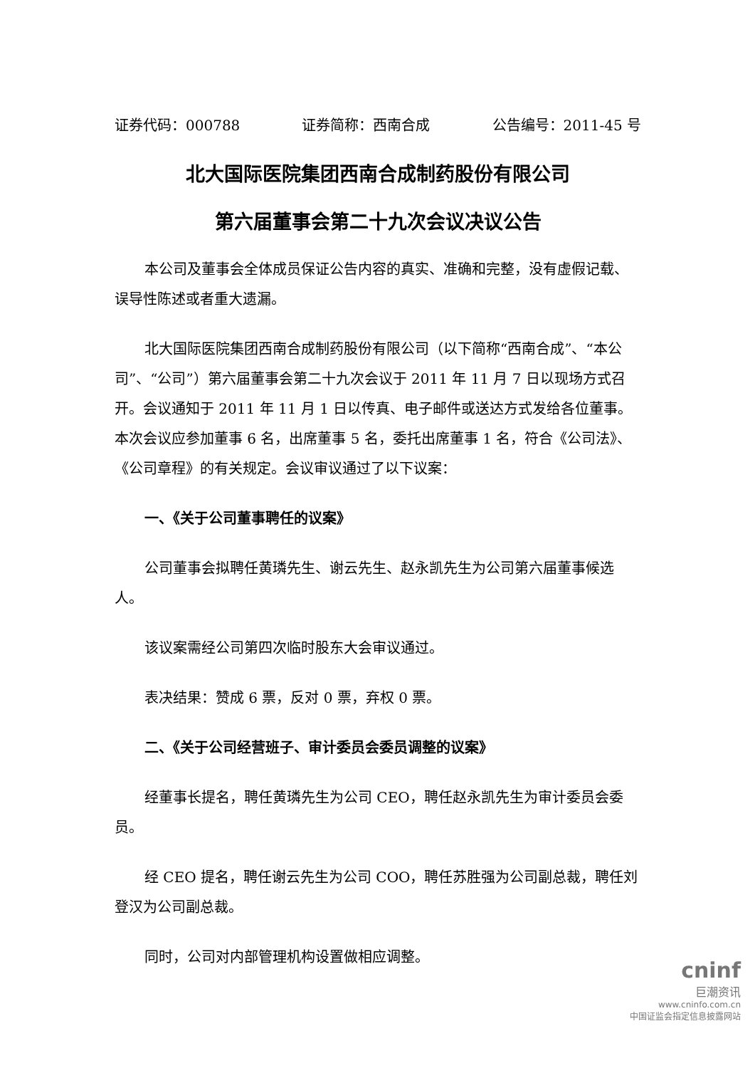证券代码：000788 证券简称：西南合成 公告编号：2011-45 号
北大国际医院集团西南合成制药股份有限公司
第六届董事会第二十九次会议决议公告
本公司及董事会全体成员保证公告内容的真实、准确和完整，没有虚假记载、误导性陈述或者重大遗漏。
北大国际医院集团西南合成制药股份有限公司（以下简称“西南合成”、“本公司”、“公司”）第六届董事会第二十九次会议于 2011 年 11 月 7 日以现场方式召开。会议通知于 2011 年 11 月 1 日以传真、电子邮件或送达方式发给各位董事。本次会议应参加董事 6 名，出席董事 5 名，委托出席董事 1 名，符合《公司法》、《公司章程》的有关规定。会议审议通过了以下议案：
一、《关于公司董事聘任的议案》
公司董事会拟聘任黄璘先生、谢云先生、赵永凯先生为公司第六届董事候选人。
该议案需经公司第四次临时股东大会审议通过。
表决结果：赞成 6 票，反对 0 票，弃权 0 票。
二、《关于公司经营班子、审计委员会委员调整的议案》
经董事长提名，聘任黄璘先生为公司 CEO，聘任赵永凯先生为审计委员会委员。
经 CEO 提名，聘任谢云先生为公司 COO，聘任苏胜强为公司副总裁，聘任刘登汉为公司副总裁。
同时，公司对内部管理机构设置做相应调整。
cninf
巨潮资讯
www.cninfo.com.cn
中国证监会指定信息披露网站